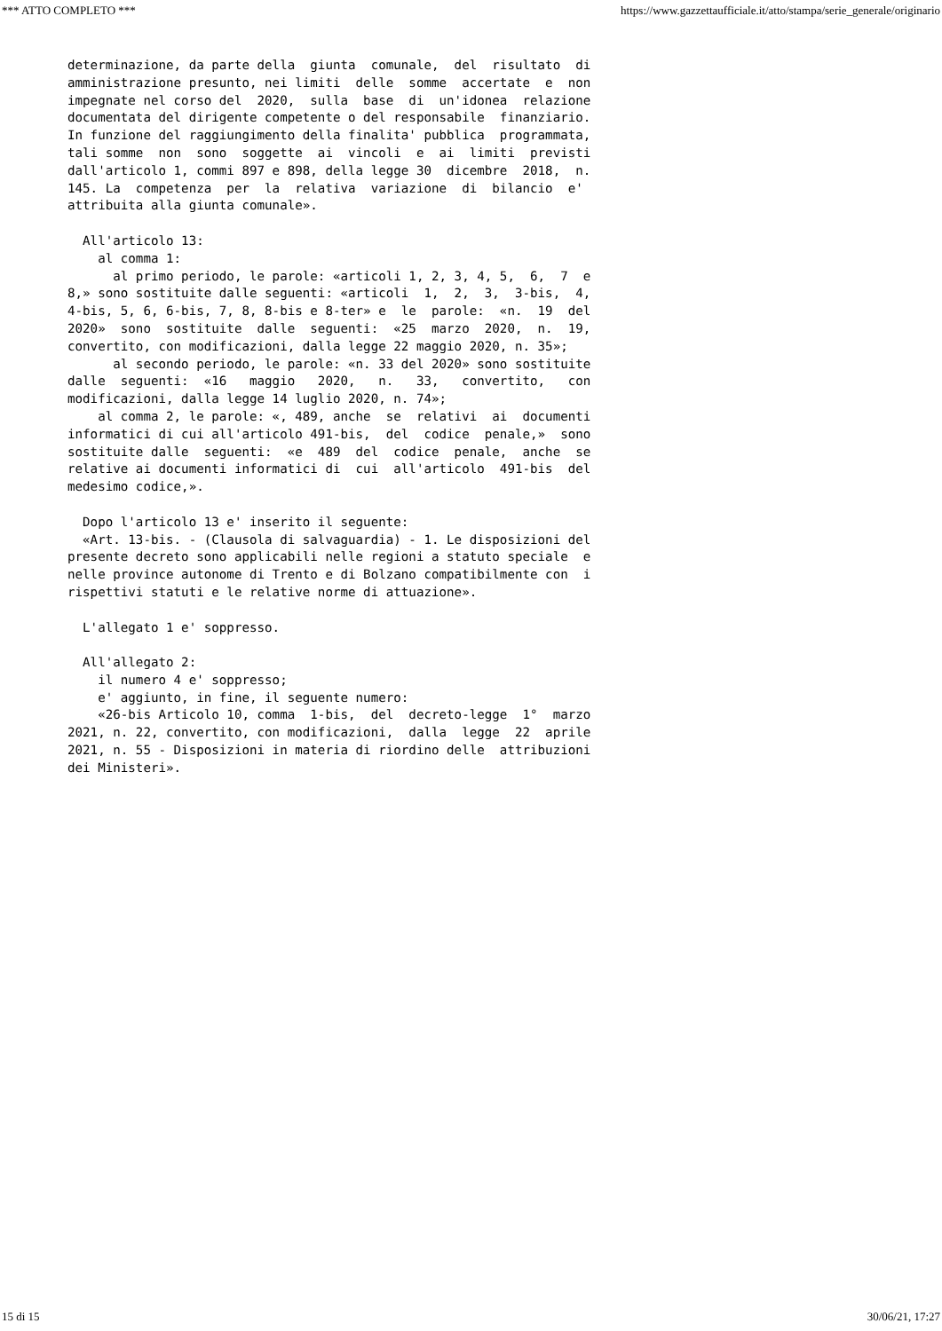*** ATTO COMPLETO *** https://www.gazzettaufficiale.it/atto/stampa/serie_generale/originario
determinazione, da parte della  giunta  comunale,  del  risultato  di
amministrazione presunto, nei limiti  delle  somme  accertate  e  non
impegnate nel corso del  2020,  sulla  base  di  un'idonea  relazione
documentata del dirigente competente o del responsabile  finanziario.
In funzione del raggiungimento della finalita' pubblica  programmata,
tali somme  non  sono  soggette  ai  vincoli  e  ai  limiti  previsti
dall'articolo 1, commi 897 e 898, della legge 30  dicembre  2018,  n.
145. La  competenza  per  la  relativa  variazione  di  bilancio  e'
attribuita alla giunta comunale».

  All'articolo 13:
    al comma 1:
      al primo periodo, le parole: «articoli 1, 2, 3, 4, 5,  6,  7  e
8,» sono sostituite dalle seguenti: «articoli  1,  2,  3,  3-bis,  4,
4-bis, 5, 6, 6-bis, 7, 8, 8-bis e 8-ter» e  le  parole:  «n.  19  del
2020»  sono  sostituite  dalle  seguenti:  «25  marzo  2020,  n.  19,
convertito, con modificazioni, dalla legge 22 maggio 2020, n. 35»;
      al secondo periodo, le parole: «n. 33 del 2020» sono sostituite
dalle  seguenti:  «16   maggio   2020,   n.   33,   convertito,   con
modificazioni, dalla legge 14 luglio 2020, n. 74»;
    al comma 2, le parole: «, 489, anche  se  relativi  ai  documenti
informatici di cui all'articolo 491-bis,  del  codice  penale,»  sono
sostituite dalle  seguenti:  «e  489  del  codice  penale,  anche  se
relative ai documenti informatici di  cui  all'articolo  491-bis  del
medesimo codice,».

  Dopo l'articolo 13 e' inserito il seguente:
  «Art. 13-bis. - (Clausola di salvaguardia) - 1. Le disposizioni del
presente decreto sono applicabili nelle regioni a statuto speciale  e
nelle province autonome di Trento e di Bolzano compatibilmente con  i
rispettivi statuti e le relative norme di attuazione».

  L'allegato 1 e' soppresso.

  All'allegato 2:
    il numero 4 e' soppresso;
    e' aggiunto, in fine, il seguente numero:
    «26-bis Articolo 10, comma  1-bis,  del  decreto-legge  1°  marzo
2021, n. 22, convertito, con modificazioni,  dalla  legge  22  aprile
2021, n. 55 - Disposizioni in materia di riordino delle  attribuzioni
dei Ministeri».
15 di 15 30/06/21, 17:27